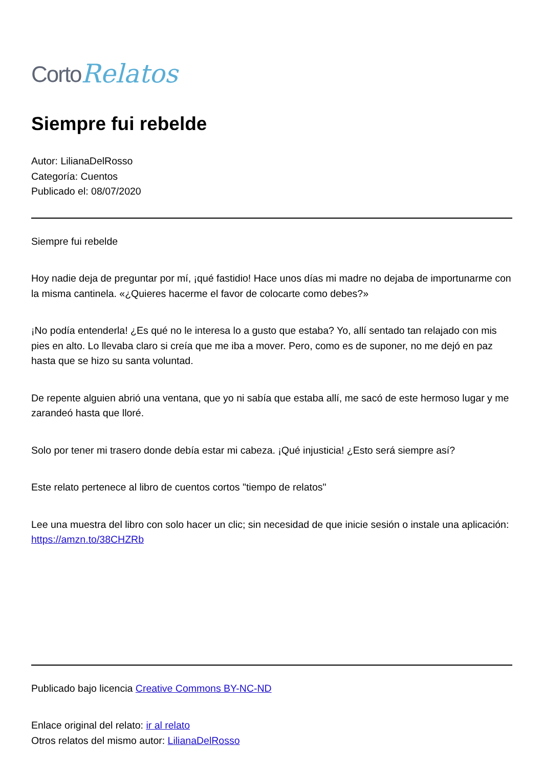Corto Relatos
Siempre fui rebelde
Autor: LilianaDelRosso
Categoría: Cuentos
Publicado el: 08/07/2020
Siempre fui rebelde
Hoy nadie deja de preguntar por mí, ¡qué fastidio! Hace unos días mi madre no dejaba de importunarme con la misma cantinela. «¿Quieres hacerme el favor de colocarte como debes?»
¡No podía entenderla! ¿Es qué no le interesa lo a gusto que estaba? Yo, allí sentado tan relajado con mis pies en alto. Lo llevaba claro si creía que me iba a mover. Pero, como es de suponer, no me dejó en paz hasta que se hizo su santa voluntad.
De repente alguien abrió una ventana, que yo ni sabía que estaba allí, me sacó de este hermoso lugar y me zarandeó hasta que lloré.
Solo por tener mi trasero donde debía estar mi cabeza. ¡Qué injusticia! ¿Esto será siempre así?
Este relato pertenece al libro de cuentos cortos "tiempo de relatos"
Lee una muestra del libro con solo hacer un clic; sin necesidad de que inicie sesión o instale una aplicación: https://amzn.to/38CHZRb
Publicado bajo licencia Creative Commons BY-NC-ND
Enlace original del relato: ir al relato
Otros relatos del mismo autor: LilianaDelRosso